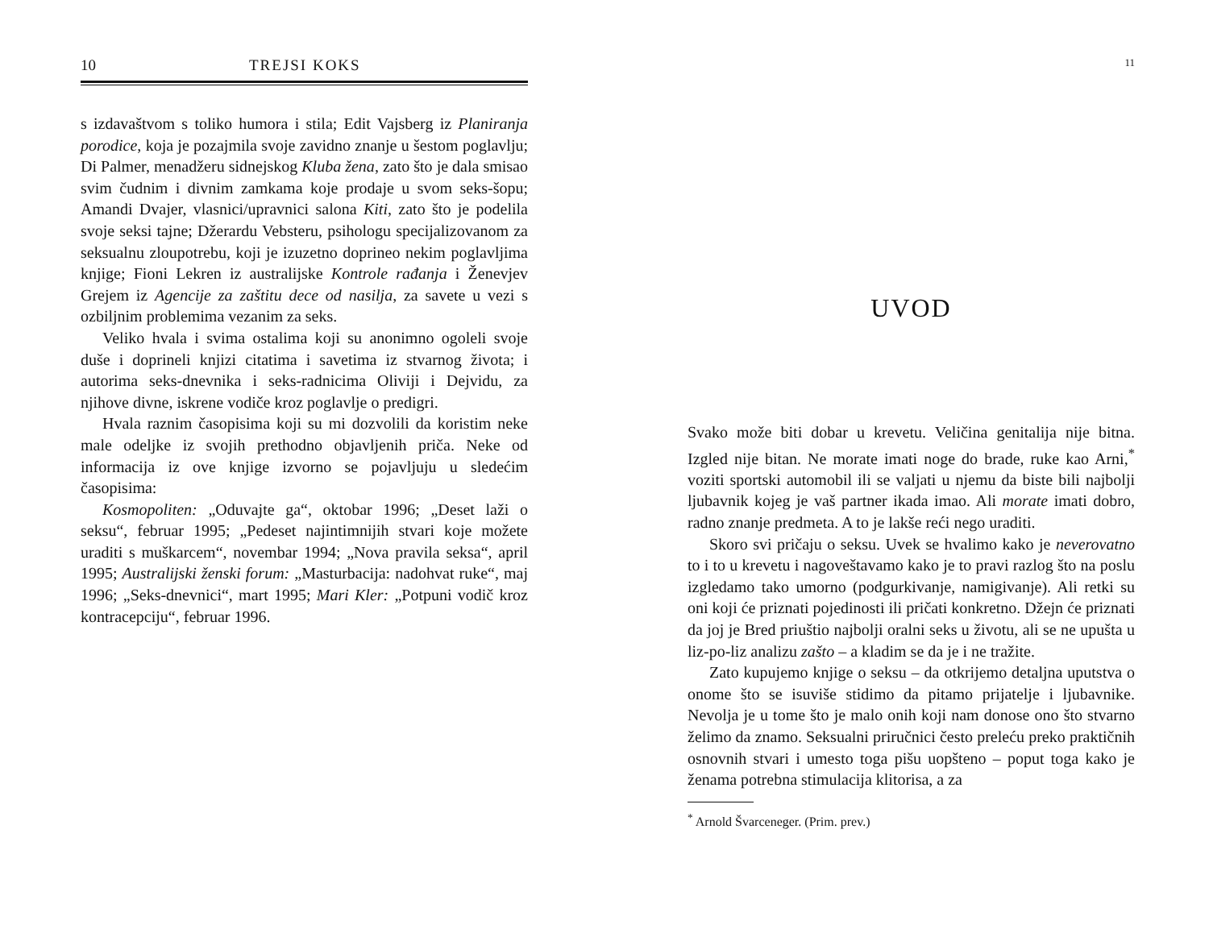10 TREJSI KOKS
s izdavaštvom s toliko humora i stila; Edit Vajsberg iz Planiranja porodice, koja je pozajmila svoje zavidno znanje u šestom poglavlju; Di Palmer, menadžeru sidnejskog Kluba žena, zato što je dala smisao svim čudnim i divnim zamkama koje prodaje u svom seks-šopu; Amandi Dvajer, vlasnici/upravnici salona Kiti, zato što je podelila svoje seksi tajne; Džerardu Vebsteru, psihologu specijalizovanom za seksualnu zloupotrebu, koji je izuzetno doprineo nekim poglavljima knjige; Fioni Lekren iz australijske Kontrole rađanja i Ženevjev Grejem iz Agencije za zaštitu dece od nasilja, za savete u vezi s ozbiljnim problemima vezanim za seks.
Veliko hvala i svima ostalima koji su anonimno ogoleli svoje duše i doprineli knjizi citatima i savetima iz stvarnog života; i autorima seks-dnevnika i seks-radnicima Oliviji i Dejvidu, za njihove divne, iskrene vodiče kroz poglavlje o predigri.
Hvala raznim časopisima koji su mi dozvolili da koristim neke male odeljke iz svojih prethodno objavljenih priča. Neke od informacija iz ove knjige izvorno se pojavljuju u sledećim časopisima:
Kosmopoliten: „Oduvajte ga“, oktobar 1996; „Deset laži o seksu“, februar 1995; „Pedeset najintimnijih stvari koje možete uraditi s muškarcem“, novembar 1994; „Nova pravila seksa“, april 1995; Australijski ženski forum: „Masturbacija: nadohvat ruke“, maj 1996; „Seks-dnevnici“, mart 1995; Mari Kler: „Potpuni vodič kroz kontracepciju“, februar 1996.
11
UVOD
Svako može biti dobar u krevetu. Veličina genitalija nije bitna. Izgled nije bitan. Ne morate imati noge do brade, ruke kao Arni,<sup>*</sup> voziti sportski automobil ili se valjati u njemu da biste bili najbolji ljubavnik kojeg je vaš partner ikada imao. Ali morate imati dobro, radno znanje predmeta. A to je lakše reći nego uraditi.
Skoro svi pričaju o seksu. Uvek se hvalimo kako je neverovatno to i to u krevetu i nagoveštavamo kako je to pravi razlog što na poslu izgledamo tako umorno (podgurkivanje, namigivanje). Ali retki su oni koji će priznati pojedinosti ili pričati konkretno. Džejn će priznati da joj je Bred priuštio najbolji oralni seks u životu, ali se ne upušta u liz-po-liz analizu zašto – a kladim se da je i ne tražite.
Zato kupujemo knjige o seksu – da otkrijemo detaljna uputstva o onome što se isuviše stidimo da pitamo prijatelje i ljubavnike. Nevolja je u tome što je malo onih koji nam donose ono što stvarno želimo da znamo. Seksualni priručnici često preleću preko praktičnih osnovnih stvari i umesto toga pišu uopšteno – poput toga kako je ženama potrebna stimulacija klitorisa, a za
<sup>*</sup> Arnold Švarceneger. (Prim. prev.)